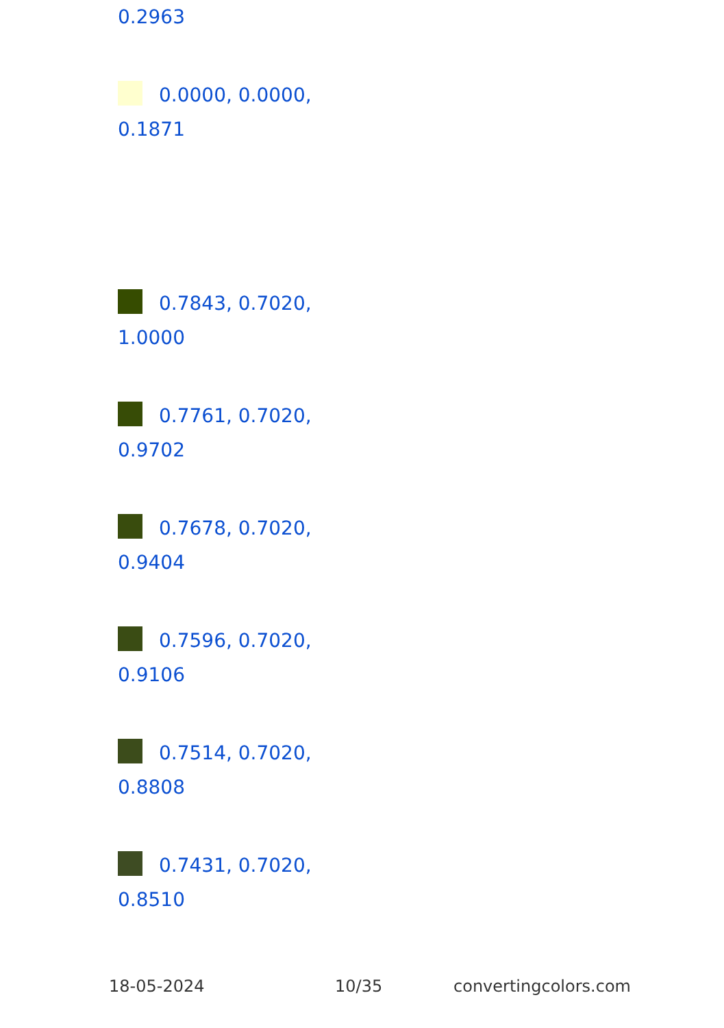0.2963
0.0000, 0.0000, 0.1871
0.7843, 0.7020, 1.0000
0.7761, 0.7020, 0.9702
0.7678, 0.7020, 0.9404
0.7596, 0.7020, 0.9106
0.7514, 0.7020, 0.8808
0.7431, 0.7020, 0.8510
18-05-2024 10/35 convertingcolors.com